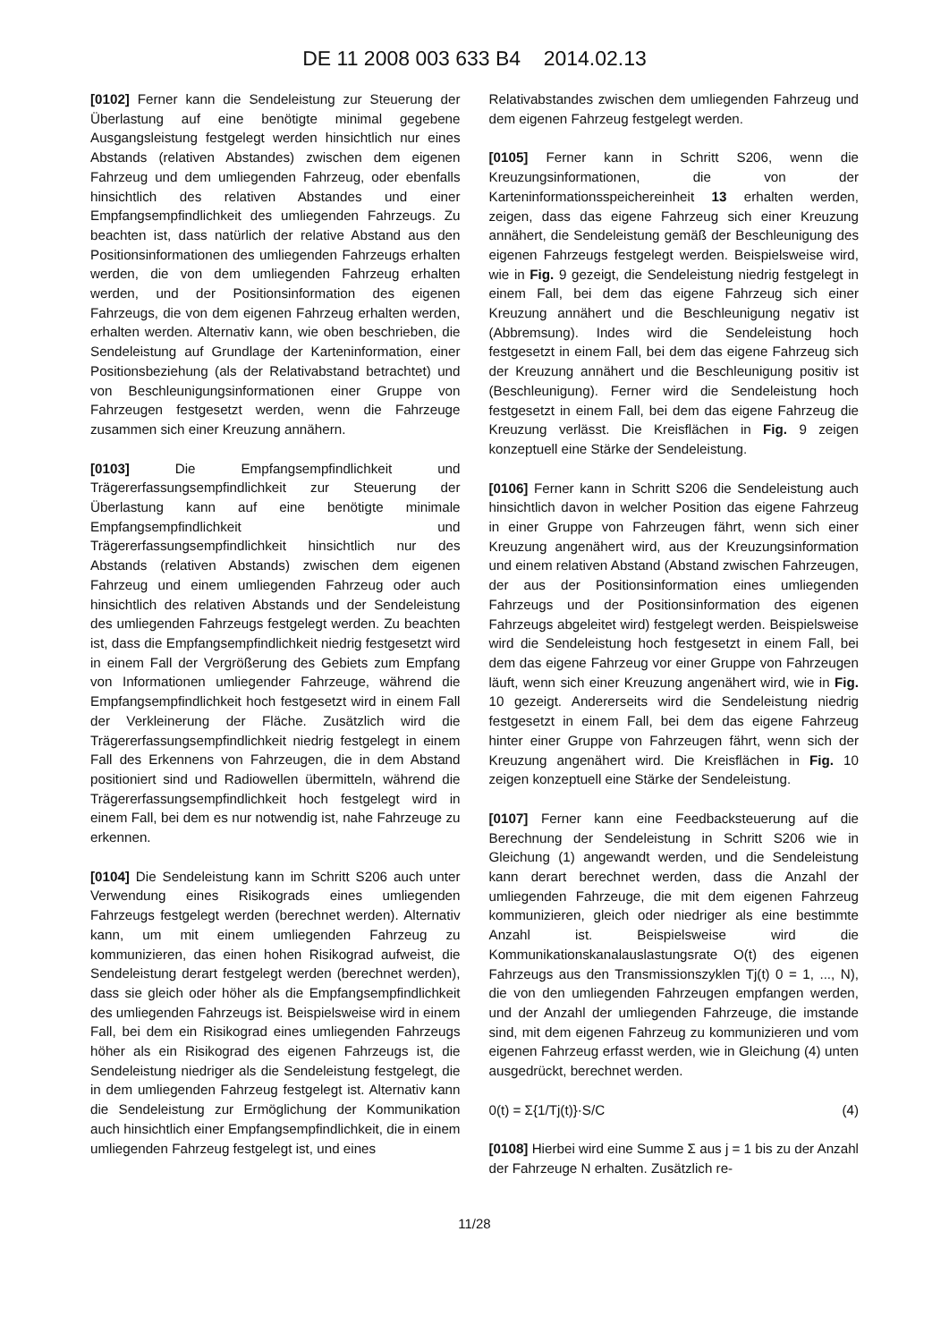DE 11 2008 003 633 B4 2014.02.13
[0102] Ferner kann die Sendeleistung zur Steuerung der Überlastung auf eine benötigte minimal gegebene Ausgangsleistung festgelegt werden hinsichtlich nur eines Abstands (relativen Abstandes) zwischen dem eigenen Fahrzeug und dem umliegenden Fahrzeug, oder ebenfalls hinsichtlich des relativen Abstandes und einer Empfangsempfindlichkeit des umliegenden Fahrzeugs. Zu beachten ist, dass natürlich der relative Abstand aus den Positionsinformationen des umliegenden Fahrzeugs erhalten werden, die von dem umliegenden Fahrzeug erhalten werden, und der Positionsinformation des eigenen Fahrzeugs, die von dem eigenen Fahrzeug erhalten werden, erhalten werden. Alternativ kann, wie oben beschrieben, die Sendeleistung auf Grundlage der Karteninformation, einer Positionsbeziehung (als der Relativabstand betrachtet) und von Beschleunigungsinformationen einer Gruppe von Fahrzeugen festgesetzt werden, wenn die Fahrzeuge zusammen sich einer Kreuzung annähern.
[0103] Die Empfangsempfindlichkeit und Trägererfassungsempfindlichkeit zur Steuerung der Überlastung kann auf eine benötigte minimale Empfangsempfindlichkeit und Trägererfassungsempfindlichkeit hinsichtlich nur des Abstands (relativen Abstands) zwischen dem eigenen Fahrzeug und einem umliegenden Fahrzeug oder auch hinsichtlich des relativen Abstands und der Sendeleistung des umliegenden Fahrzeugs festgelegt werden. Zu beachten ist, dass die Empfangsempfindlichkeit niedrig festgesetzt wird in einem Fall der Vergrößerung des Gebiets zum Empfang von Informationen umliegender Fahrzeuge, während die Empfangsempfindlichkeit hoch festgesetzt wird in einem Fall der Verkleinerung der Fläche. Zusätzlich wird die Trägererfassungsempfindlichkeit niedrig festgelegt in einem Fall des Erkennens von Fahrzeugen, die in dem Abstand positioniert sind und Radiowellen übermitteln, während die Trägererfassungsempfindlichkeit hoch festgelegt wird in einem Fall, bei dem es nur notwendig ist, nahe Fahrzeuge zu erkennen.
[0104] Die Sendeleistung kann im Schritt S206 auch unter Verwendung eines Risikograds eines umliegenden Fahrzeugs festgelegt werden (berechnet werden). Alternativ kann, um mit einem umliegenden Fahrzeug zu kommunizieren, das einen hohen Risikograd aufweist, die Sendeleistung derart festgelegt werden (berechnet werden), dass sie gleich oder höher als die Empfangsempfindlichkeit des umliegenden Fahrzeugs ist. Beispielsweise wird in einem Fall, bei dem ein Risikograd eines umliegenden Fahrzeugs höher als ein Risikograd des eigenen Fahrzeugs ist, die Sendeleistung niedriger als die Sendeleistung festgelegt, die in dem umliegenden Fahrzeug festgelegt ist. Alternativ kann die Sendeleistung zur Ermöglichung der Kommunikation auch hinsichtlich einer Empfangsempfindlichkeit, die in einem umliegenden Fahrzeug festgelegt ist, und eines
Relativabstandes zwischen dem umliegenden Fahrzeug und dem eigenen Fahrzeug festgelegt werden.
[0105] Ferner kann in Schritt S206, wenn die Kreuzungsinformationen, die von der Karteninformationsspeichereinheit 13 erhalten werden, zeigen, dass das eigene Fahrzeug sich einer Kreuzung annähert, die Sendeleistung gemäß der Beschleunigung des eigenen Fahrzeugs festgelegt werden. Beispielsweise wird, wie in Fig. 9 gezeigt, die Sendeleistung niedrig festgelegt in einem Fall, bei dem das eigene Fahrzeug sich einer Kreuzung annähert und die Beschleunigung negativ ist (Abbremsung). Indes wird die Sendeleistung hoch festgesetzt in einem Fall, bei dem das eigene Fahrzeug sich der Kreuzung annähert und die Beschleunigung positiv ist (Beschleunigung). Ferner wird die Sendeleistung hoch festgesetzt in einem Fall, bei dem das eigene Fahrzeug die Kreuzung verlässt. Die Kreisflächen in Fig. 9 zeigen konzeptuell eine Stärke der Sendeleistung.
[0106] Ferner kann in Schritt S206 die Sendeleistung auch hinsichtlich davon in welcher Position das eigene Fahrzeug in einer Gruppe von Fahrzeugen fährt, wenn sich einer Kreuzung angenähert wird, aus der Kreuzungsinformation und einem relativen Abstand (Abstand zwischen Fahrzeugen, der aus der Positionsinformation eines umliegenden Fahrzeugs und der Positionsinformation des eigenen Fahrzeugs abgeleitet wird) festgelegt werden. Beispielsweise wird die Sendeleistung hoch festgesetzt in einem Fall, bei dem das eigene Fahrzeug vor einer Gruppe von Fahrzeugen läuft, wenn sich einer Kreuzung angenähert wird, wie in Fig. 10 gezeigt. Andererseits wird die Sendeleistung niedrig festgesetzt in einem Fall, bei dem das eigene Fahrzeug hinter einer Gruppe von Fahrzeugen fährt, wenn sich der Kreuzung angenähert wird. Die Kreisflächen in Fig. 10 zeigen konzeptuell eine Stärke der Sendeleistung.
[0107] Ferner kann eine Feedbacksteuerung auf die Berechnung der Sendeleistung in Schritt S206 wie in Gleichung (1) angewandt werden, und die Sendeleistung kann derart berechnet werden, dass die Anzahl der umliegenden Fahrzeuge, die mit dem eigenen Fahrzeug kommunizieren, gleich oder niedriger als eine bestimmte Anzahl ist. Beispielsweise wird die Kommunikationskanalauslastungsrate O(t) des eigenen Fahrzeugs aus den Transmissionszyklen Tj(t) 0 = 1, ..., N), die von den umliegenden Fahrzeugen empfangen werden, und der Anzahl der umliegenden Fahrzeuge, die imstande sind, mit dem eigenen Fahrzeug zu kommunizieren und vom eigenen Fahrzeug erfasst werden, wie in Gleichung (4) unten ausgedrückt, berechnet werden.
0(t) = Σ{1/Tj(t)}·S/C (4)
[0108] Hierbei wird eine Summe Σ aus j = 1 bis zu der Anzahl der Fahrzeuge N erhalten. Zusätzlich re-
11/28